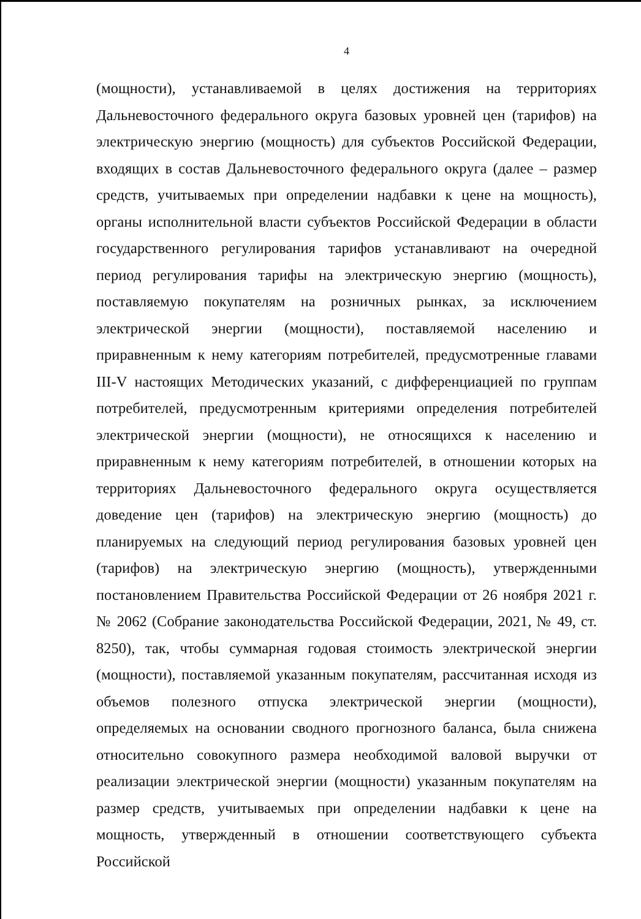4
(мощности), устанавливаемой в целях достижения на территориях Дальневосточного федерального округа базовых уровней цен (тарифов) на электрическую энергию (мощность) для субъектов Российской Федерации, входящих в состав Дальневосточного федерального округа (далее – размер средств, учитываемых при определении надбавки к цене на мощность), органы исполнительной власти субъектов Российской Федерации в области государственного регулирования тарифов устанавливают на очередной период регулирования тарифы на электрическую энергию (мощность), поставляемую покупателям на розничных рынках, за исключением электрической энергии (мощности), поставляемой населению и приравненным к нему категориям потребителей, предусмотренные главами III-V настоящих Методических указаний, с дифференциацией по группам потребителей, предусмотренным критериями определения потребителей электрической энергии (мощности), не относящихся к населению и приравненным к нему категориям потребителей, в отношении которых на территориях Дальневосточного федерального округа осуществляется доведение цен (тарифов) на электрическую энергию (мощность) до планируемых на следующий период регулирования базовых уровней цен (тарифов) на электрическую энергию (мощность), утвержденными постановлением Правительства Российской Федерации от 26 ноября 2021 г. № 2062 (Собрание законодательства Российской Федерации, 2021, № 49, ст. 8250), так, чтобы суммарная годовая стоимость электрической энергии (мощности), поставляемой указанным покупателям, рассчитанная исходя из объемов полезного отпуска электрической энергии (мощности), определяемых на основании сводного прогнозного баланса, была снижена относительно совокупного размера необходимой валовой выручки от реализации электрической энергии (мощности) указанным покупателям на размер средств, учитываемых при определении надбавки к цене на мощность, утвержденный в отношении соответствующего субъекта Российской